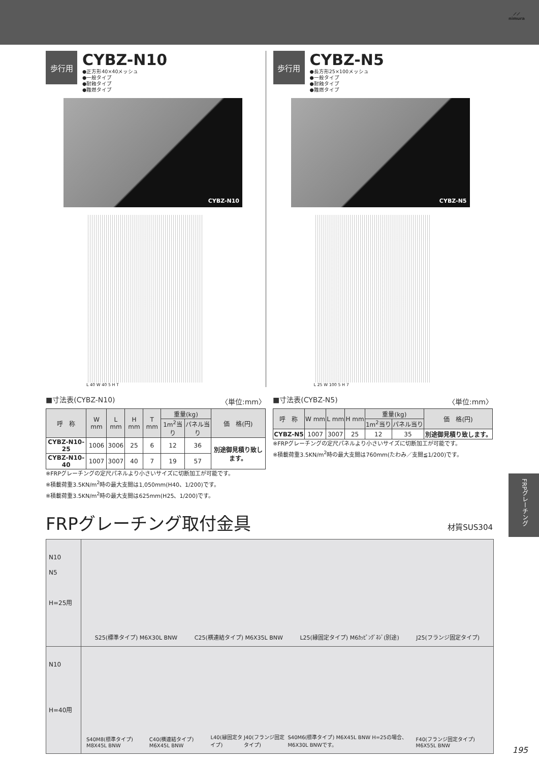⟋⟋
nimura
歩行用
CYBZ-N10
●正方形40×40メッシュ
●一般タイプ
●耐蝕タイプ
●難燃タイプ
CYBZ-N10
L 40 W 40 5 H T
歩行用
CYBZ-N5
●長方形25×100メッシュ
●一般タイプ
●耐蝕タイプ
●難燃タイプ
CYBZ-N5
L 25 W 100 5 H 7
■寸法表(CYBZ-N10) 〈単位:mm〉
| 呼 称 | W mm | L mm | H mm | T mm | 重量(kg) | | 価 格(円) |
| --- | --- | --- | --- | --- | --- | --- | --- |
| | | | | | 1m<sup>2</sup>当り | パネル当り | |
| CYBZ-N10-25 | 1006 | 3006 | 25 | 6 | 12 | 36 | 別途御見積り致します。 |
| CYBZ-N10-40 | 1007 | 3007 | 40 | 7 | 19 | 57 | |
※FRPグレーチングの定尺パネルより小さいサイズに切断加工が可能です。
※積載荷重3.5KN/m<sup>2</sup>時の最大支間は1,050mm(H40、1/200)です。
※積載荷重3.5KN/m<sup>2</sup>時の最大支間は625mm(H25、1/200)です。
■寸法表(CYBZ-N5) 〈単位:mm〉
| 呼 称 | W mm | L mm | H mm | 重量(kg) | | 価 格(円) |
| --- | --- | --- | --- | --- | --- | --- |
| | | | | 1m<sup>2</sup>当り | パネル当り | |
| CYBZ-N5 | 1007 | 3007 | 25 | 12 | 35 | 別途御見積り致します。 |
※FRPグレーチングの定尺パネルより小さいサイズに切断加工が可能です。
※積載荷重3.5KN/m<sup>2</sup>時の最大支間は760mm(たわみ／支間≦1/200)です。
FRPグレーチング取付金具 材質SUS304
N10
N5
H=25用
S25(標準タイプ) M6X30L BNW C25(横連結タイプ) M6X35L BNW L25(縁固定タイプ) M6ｶｯﾋﾟﾝｸﾞﾈｼﾞ(別途) J25(フランジ固定タイプ)
N10
H=40用
S40M8(標準タイプ) M8X45L BNW C40(横連結タイプ) M6X45L BNW L40(縁固定タイプ) J40(フランジ固定タイプ) S40M6(標準タイプ) M6X45L BNW H=25の場合、M6X30L BNWです。 F40(フランジ固定タイプ) M6X55L BNW
FRPグレーチング
195